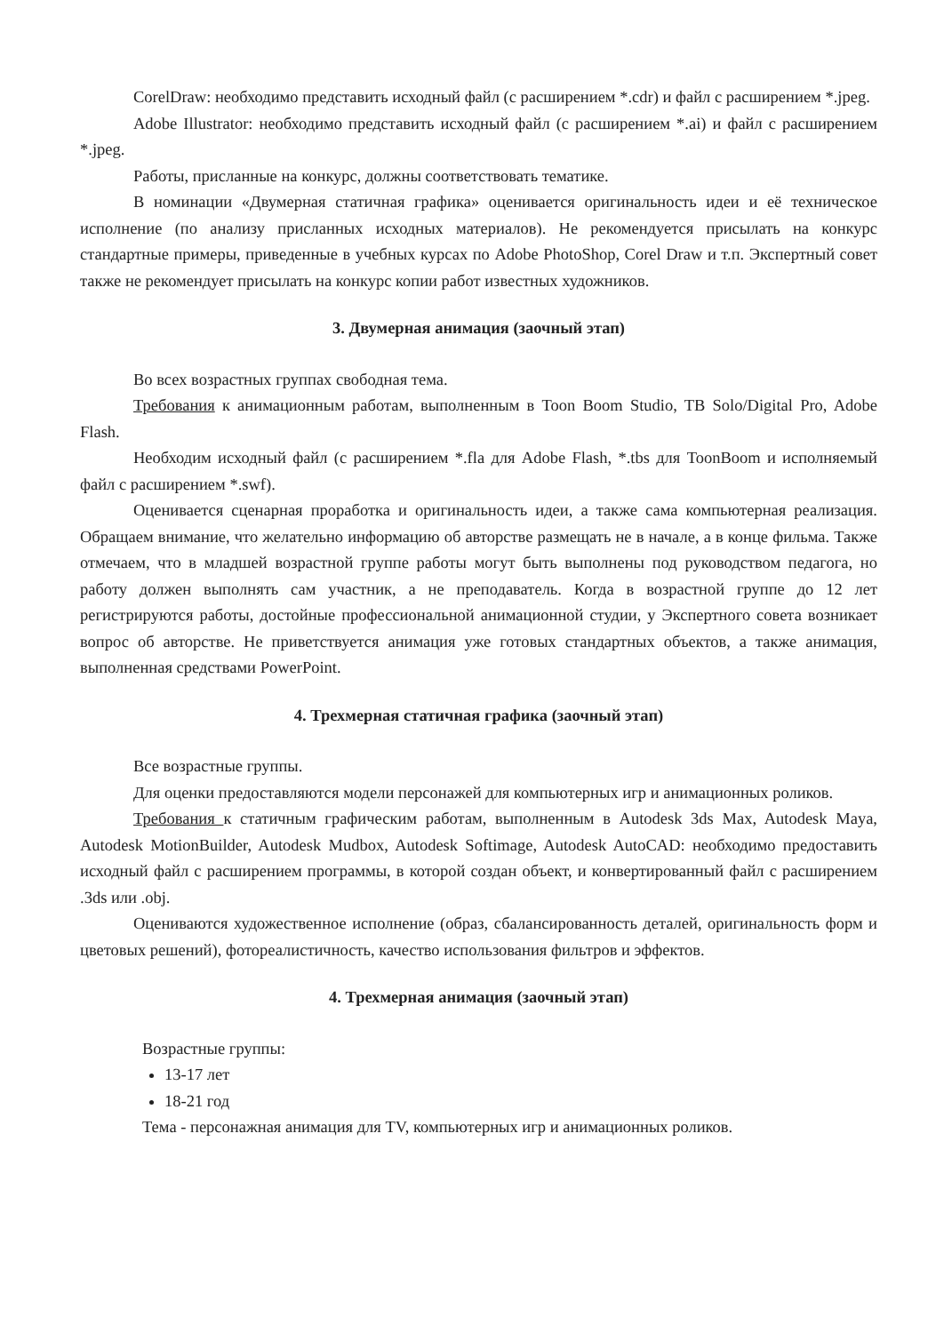CorelDraw: необходимо представить исходный файл (с расширением *.cdr) и файл с расширением *.jpeg.
Adobe Illustrator: необходимо представить исходный файл (с расширением *.ai) и файл с расширением *.jpeg.
Работы, присланные на конкурс, должны соответствовать тематике.
В номинации «Двумерная статичная графика» оценивается оригинальность идеи и её техническое исполнение (по анализу присланных исходных материалов). Не рекомендуется присылать на конкурс стандартные примеры, приведенные в учебных курсах по Adobe PhotoShop, Corel Draw и т.п. Экспертный совет также не рекомендует присылать на конкурс копии работ известных художников.
3. Двумерная анимация (заочный этап)
Во всех возрастных группах свободная тема.
Требования к анимационным работам, выполненным в Toon Boom Studio, TB Solo/Digital Pro, Adobe Flash.
Необходим исходный файл (с расширением *.fla для Adobe Flash, *.tbs для ToonBoom и исполняемый файл с расширением *.swf).
Оценивается сценарная проработка и оригинальность идеи, а также сама компьютерная реализация. Обращаем внимание, что желательно информацию об авторстве размещать не в начале, а в конце фильма. Также отмечаем, что в младшей возрастной группе работы могут быть выполнены под руководством педагога, но работу должен выполнять сам участник, а не преподаватель. Когда в возрастной группе до 12 лет регистрируются работы, достойные профессиональной анимационной студии, у Экспертного совета возникает вопрос об авторстве. Не приветствуется анимация уже готовых стандартных объектов, а также анимация, выполненная средствами PowerPoint.
4. Трехмерная статичная графика (заочный этап)
Все возрастные группы.
Для оценки предоставляются модели персонажей для компьютерных игр и анимационных роликов.
Требования к статичным графическим работам, выполненным в Autodesk 3ds Max, Autodesk Maya, Autodesk MotionBuilder, Autodesk Mudbox, Autodesk Softimage, Autodesk AutoCAD: необходимо предоставить исходный файл с расширением программы, в которой создан объект, и конвертированный файл с расширением .3ds или .obj.
Оцениваются художественное исполнение (образ, сбалансированность деталей, оригинальность форм и цветовых решений), фотореалистичность, качество использования фильтров и эффектов.
4. Трехмерная анимация (заочный этап)
Возрастные группы:
13-17 лет
18-21 год
Тема - персонажная анимация для TV, компьютерных игр и анимационных роликов.